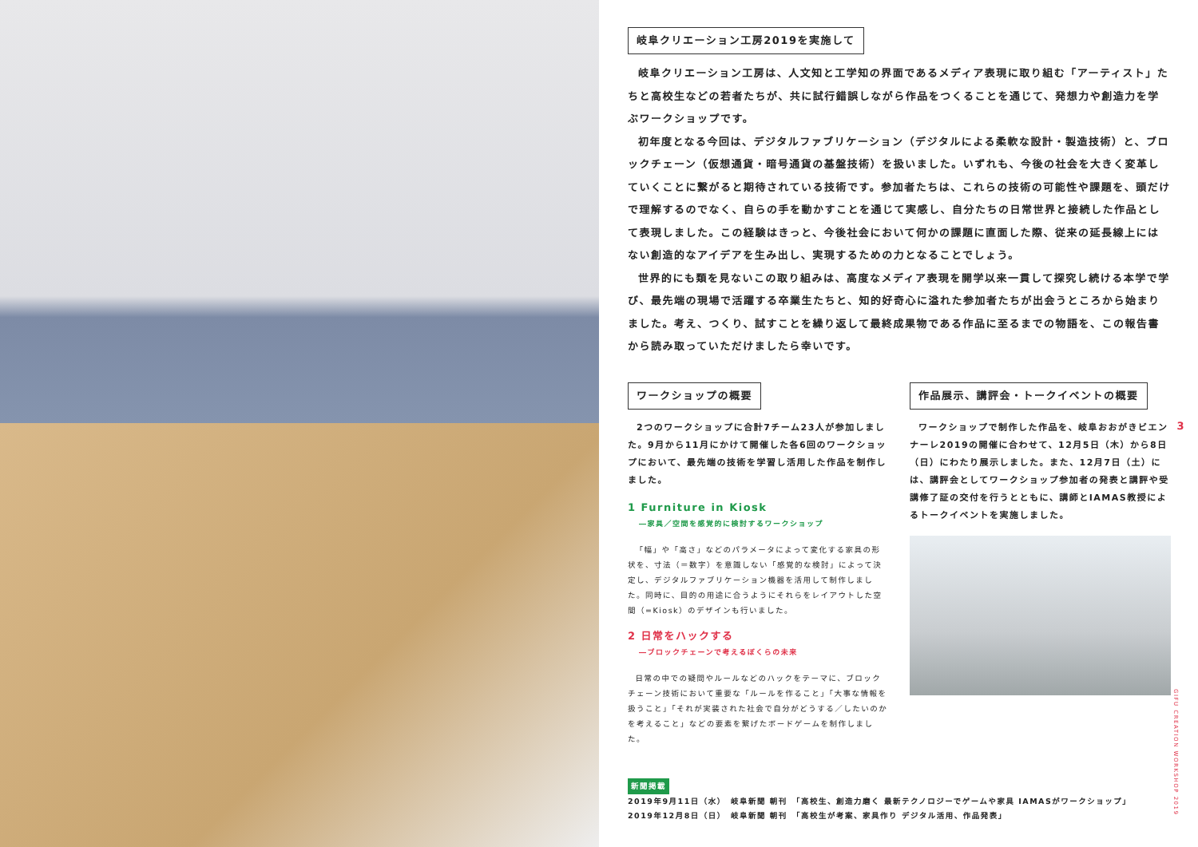岐阜クリエーション工房2019を実施して
岐阜クリエーション工房は、人文知と工学知の界面であるメディア表現に取り組む「アーティスト」たちと高校生などの若者たちが、共に試行錯誤しながら作品をつくることを通じて、発想力や創造力を学ぶワークショップです。
初年度となる今回は、デジタルファブリケーション（デジタルによる柔軟な設計・製造技術）と、ブロックチェーン（仮想通貨・暗号通貨の基盤技術）を扱いました。いずれも、今後の社会を大きく変革していくことに繋がると期待されている技術です。参加者たちは、これらの技術の可能性や課題を、頭だけで理解するのでなく、自らの手を動かすことを通じて実感し、自分たちの日常世界と接続した作品として表現しました。この経験はきっと、今後社会において何かの課題に直面した際、従来の延長線上にはない創造的なアイデアを生み出し、実現するための力となることでしょう。
世界的にも類を見ないこの取り組みは、高度なメディア表現を開学以来一貫して探究し続ける本学で学び、最先端の現場で活躍する卒業生たちと、知的好奇心に溢れた参加者たちが出会うところから始まりました。考え、つくり、試すことを繰り返して最終成果物である作品に至るまでの物語を、この報告書から読み取っていただけましたら幸いです。
ワークショップの概要
2つのワークショップに合計7チーム23人が参加しました。9月から11月にかけて開催した各6回のワークショップにおいて、最先端の技術を学習し活用した作品を制作しました。
1 Furniture in Kiosk
―家具／空間を感覚的に検討するワークショップ
「幅」や「高さ」などのパラメータによって変化する家具の形状を、寸法（＝数字）を意識しない「感覚的な検討」によって決定し、デジタルファブリケーション機器を活用して制作しました。同時に、目的の用途に合うようにそれらをレイアウトした空間（=Kiosk）のデザインも行いました。
2 日常をハックする
―ブロックチェーンで考えるぼくらの未来
日常の中での疑問やルールなどのハックをテーマに、ブロックチェーン技術において重要な「ルールを作ること」「大事な情報を扱うこと」「それが実装された社会で自分がどうする／したいのかを考えること」などの要素を繋げたボードゲームを制作しました。
作品展示、講評会・トークイベントの概要
ワークショップで制作した作品を、岐阜おおがきビエンナーレ2019の開催に合わせて、12月5日（木）から8日（日）にわたり展示しました。また、12月7日（土）には、講評会としてワークショップ参加者の発表と講評や受講修了証の交付を行うとともに、講師とIAMAS教授によるトークイベントを実施しました。
新聞掲載
2019年9月11日（水）　岐阜新聞 朝刊　「高校生、創造力磨く 最新テクノロジーでゲームや家具 IAMASがワークショップ」
2019年12月8日（日）　岐阜新聞 朝刊　「高校生が考案、家具作り デジタル活用、作品発表」
3
GIFU CREATION WORKSHOP 2019